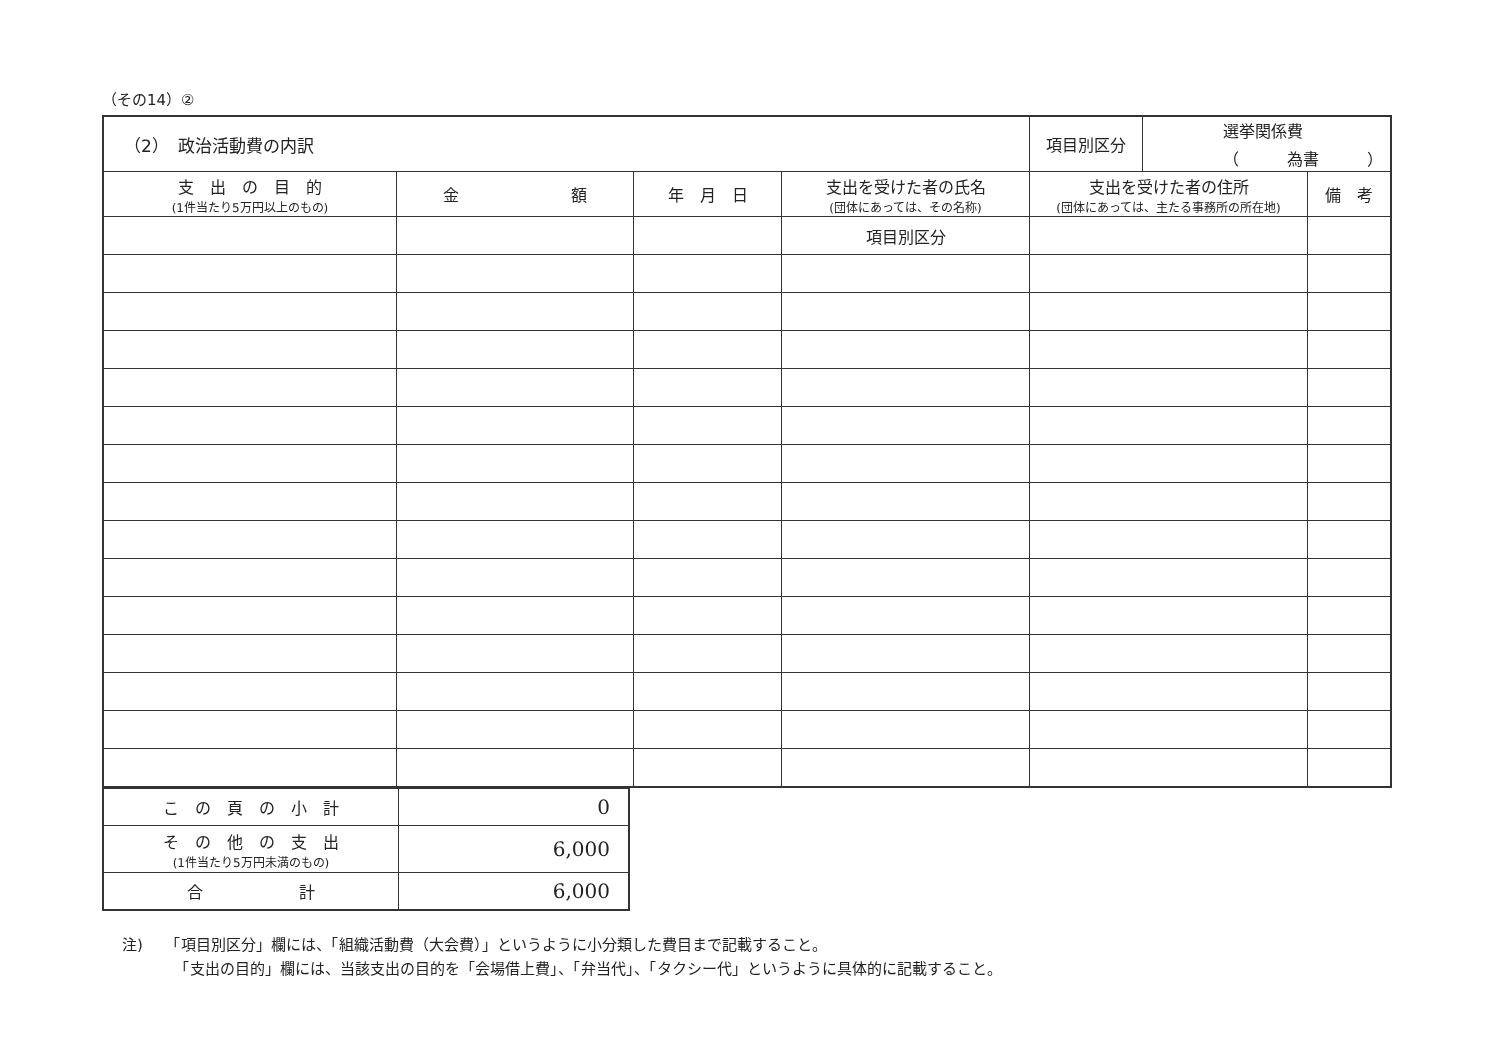（その14）②
| （2） 政治活動費の内訳 | | | | 項目別区分 | 選挙関係費 （ 為書 ） | |
| 支 出 の 目 的 (1件当たり5万円以上のもの) | 金 額 | 年 月 日 | 支出を受けた者の氏名 (団体にあっては、その名称) | 支出を受けた者の住所 (団体にあっては、主たる事務所の所在地) | | 備 考 |
| | | | 項目別区分 | | | |
| こ の 頁 の 小 計 | 0 |
| そ の 他 の 支 出 (1件当たり5万円未満のもの) | 6,000 |
| 合 計 | 6,000 |
注)　　「項目別区分」欄には、「組織活動費（大会費）」というように小分類した費目まで記載すること。
　　　　「支出の目的」欄には、当該支出の目的を「会場借上費」、「弁当代」、「タクシー代」というように具体的に記載すること。